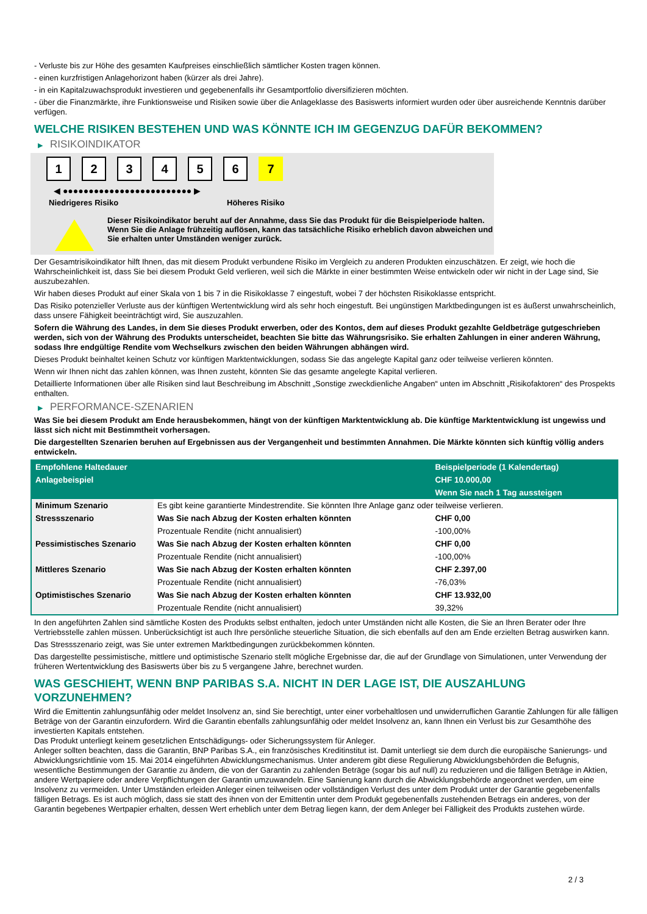- Verluste bis zur Höhe des gesamten Kaufpreises einschließlich sämtlicher Kosten tragen können.
- einen kurzfristigen Anlagehorizont haben (kürzer als drei Jahre).
- in ein Kapitalzuwachsprodukt investieren und gegebenenfalls ihr Gesamtportfolio diversifizieren möchten.
- über die Finanzmärkte, ihre Funktionsweise und Risiken sowie über die Anlageklasse des Basiswerts informiert wurden oder über ausreichende Kenntnis darüber verfügen.
WELCHE RISIKEN BESTEHEN UND WAS KÖNNTE ICH IM GEGENZUG DAFÜR BEKOMMEN?
▶ RISIKOINDIKATOR
1 2 3 4 5 6 7
◀ ●●●●●●●●●●●●●●●●●●●●●●●●● ▶
Niedrigeres Risiko Höheres Risiko
Dieser Risikoindikator beruht auf der Annahme, dass Sie das Produkt für die Beispielperiode halten.
Wenn Sie die Anlage frühzeitig auflösen, kann das tatsächliche Risiko erheblich davon abweichen und Sie erhalten unter Umständen weniger zurück.
Der Gesamtrisikoindikator hilft Ihnen, das mit diesem Produkt verbundene Risiko im Vergleich zu anderen Produkten einzuschätzen. Er zeigt, wie hoch die Wahrscheinlichkeit ist, dass Sie bei diesem Produkt Geld verlieren, weil sich die Märkte in einer bestimmten Weise entwickeln oder wir nicht in der Lage sind, Sie auszubezahlen.
Wir haben dieses Produkt auf einer Skala von 1 bis 7 in die Risikoklasse 7 eingestuft, wobei 7 der höchsten Risikoklasse entspricht.
Das Risiko potenzieller Verluste aus der künftigen Wertentwicklung wird als sehr hoch eingestuft. Bei ungünstigen Marktbedingungen ist es äußerst unwahrscheinlich, dass unsere Fähigkeit beeinträchtigt wird, Sie auszuzahlen.
Sofern die Währung des Landes, in dem Sie dieses Produkt erwerben, oder des Kontos, dem auf dieses Produkt gezahlte Geldbeträge gutgeschrieben werden, sich von der Währung des Produkts unterscheidet, beachten Sie bitte das Währungsrisiko. Sie erhalten Zahlungen in einer anderen Währung, sodass Ihre endgültige Rendite vom Wechselkurs zwischen den beiden Währungen abhängen wird.
Dieses Produkt beinhaltet keinen Schutz vor künftigen Marktentwicklungen, sodass Sie das angelegte Kapital ganz oder teilweise verlieren könnten.
Wenn wir Ihnen nicht das zahlen können, was Ihnen zusteht, könnten Sie das gesamte angelegte Kapital verlieren.
Detaillierte Informationen über alle Risiken sind laut Beschreibung im Abschnitt „Sonstige zweckdienliche Angaben“ unten im Abschnitt „Risikofaktoren“ des Prospekts enthalten.
▶ PERFORMANCE-SZENARIEN
Was Sie bei diesem Produkt am Ende herausbekommen, hängt von der künftigen Marktentwicklung ab. Die künftige Marktentwicklung ist ungewiss und lässt sich nicht mit Bestimmtheit vorhersagen.
Die dargestellten Szenarien beruhen auf Ergebnissen aus der Vergangenheit und bestimmten Annahmen. Die Märkte könnten sich künftig völlig anders entwickeln.
| Empfohlene Haltedauer | | Beispielperiode (1 Kalendertag) |
| --- | --- | --- |
| Anlagebeispiel | | CHF 10.000,00 |
| | | Wenn Sie nach 1 Tag aussteigen |
| Minimum Szenario | Es gibt keine garantierte Mindestrendite. Sie könnten Ihre Anlage ganz oder teilweise verlieren. | |
| Stressszenario | Was Sie nach Abzug der Kosten erhalten könnten | CHF 0,00 |
| | Prozentuale Rendite (nicht annualisiert) | -100,00% |
| Pessimistisches Szenario | Was Sie nach Abzug der Kosten erhalten könnten | CHF 0,00 |
| | Prozentuale Rendite (nicht annualisiert) | -100,00% |
| Mittleres Szenario | Was Sie nach Abzug der Kosten erhalten könnten | CHF 2.397,00 |
| | Prozentuale Rendite (nicht annualisiert) | -76,03% |
| Optimistisches Szenario | Was Sie nach Abzug der Kosten erhalten könnten | CHF 13.932,00 |
| | Prozentuale Rendite (nicht annualisiert) | 39,32% |
In den angeführten Zahlen sind sämtliche Kosten des Produkts selbst enthalten, jedoch unter Umständen nicht alle Kosten, die Sie an Ihren Berater oder Ihre Vertriebsstelle zahlen müssen. Unberücksichtigt ist auch Ihre persönliche steuerliche Situation, die sich ebenfalls auf den am Ende erzielten Betrag auswirken kann.
Das Stressszenario zeigt, was Sie unter extremen Marktbedingungen zurückbekommen könnten.
Das dargestellte pessimistische, mittlere und optimistische Szenario stellt mögliche Ergebnisse dar, die auf der Grundlage von Simulationen, unter Verwendung der früheren Wertentwicklung des Basiswerts über bis zu 5 vergangene Jahre, berechnet wurden.
WAS GESCHIEHT, WENN BNP PARIBAS S.A. NICHT IN DER LAGE IST, DIE AUSZAHLUNG VORZUNEHMEN?
Wird die Emittentin zahlungsunfähig oder meldet Insolvenz an, sind Sie berechtigt, unter einer vorbehaltlosen und unwiderruflichen Garantie Zahlungen für alle fälligen Beträge von der Garantin einzufordern. Wird die Garantin ebenfalls zahlungsunfähig oder meldet Insolvenz an, kann Ihnen ein Verlust bis zur Gesamthöhe des investierten Kapitals entstehen.
Das Produkt unterliegt keinem gesetzlichen Entschädigungs- oder Sicherungssystem für Anleger.
Anleger sollten beachten, dass die Garantin, BNP Paribas S.A., ein französisches Kreditinstitut ist. Damit unterliegt sie dem durch die europäische Sanierungs- und Abwicklungsrichtlinie vom 15. Mai 2014 eingeführten Abwicklungsmechanismus. Unter anderem gibt diese Regulierung Abwicklungsbehörden die Befugnis, wesentliche Bestimmungen der Garantie zu ändern, die von der Garantin zu zahlenden Beträge (sogar bis auf null) zu reduzieren und die fälligen Beträge in Aktien, andere Wertpapiere oder andere Verpflichtungen der Garantin umzuwandeln. Eine Sanierung kann durch die Abwicklungsbehörde angeordnet werden, um eine Insolvenz zu vermeiden. Unter Umständen erleiden Anleger einen teilweisen oder vollständigen Verlust des unter dem Produkt unter der Garantie gegebenenfalls fälligen Betrags. Es ist auch möglich, dass sie statt des ihnen von der Emittentin unter dem Produkt gegebenenfalls zustehenden Betrags ein anderes, von der Garantin begebenes Wertpapier erhalten, dessen Wert erheblich unter dem Betrag liegen kann, der dem Anleger bei Fälligkeit des Produkts zustehen würde.
2 / 3